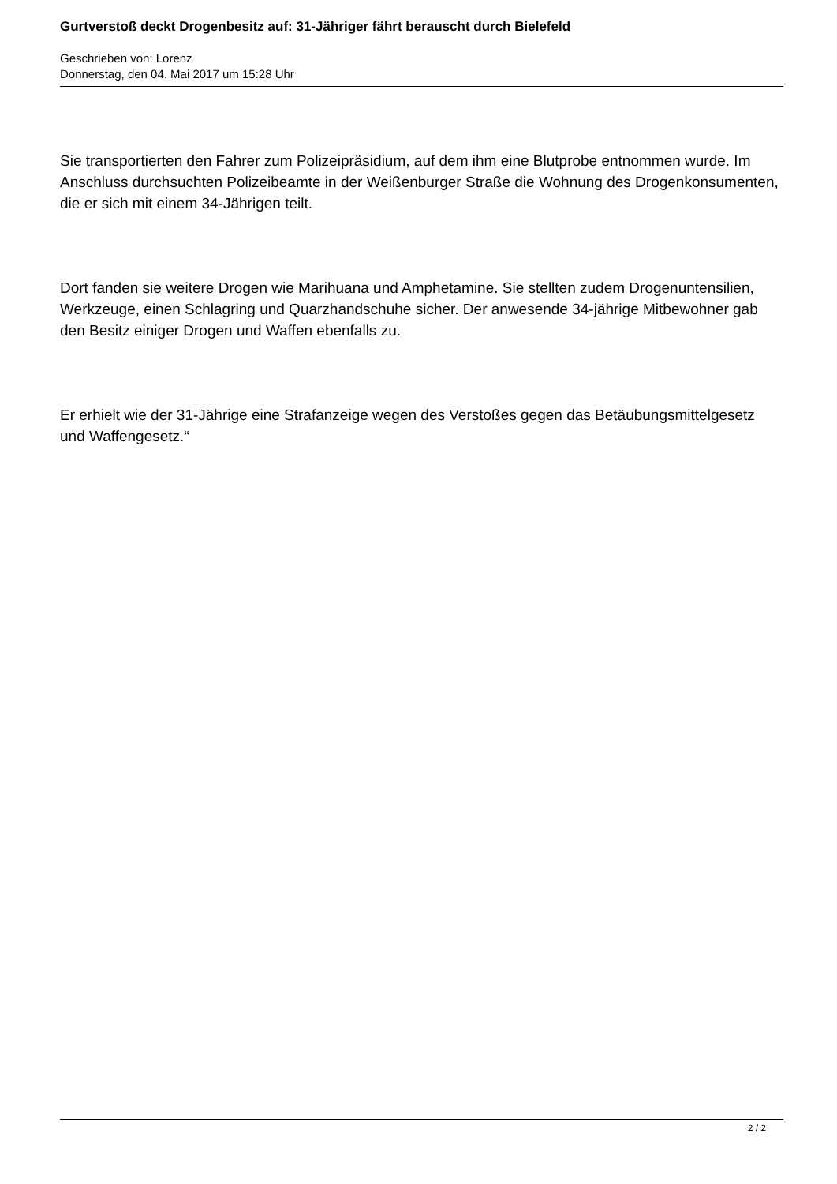Gurtverstoß deckt Drogenbesitz auf: 31-Jähriger fährt berauscht durch Bielefeld
Geschrieben von: Lorenz
Donnerstag, den 04. Mai 2017 um 15:28 Uhr
Sie transportierten den Fahrer zum Polizeipräsidium, auf dem ihm eine Blutprobe entnommen wurde. Im Anschluss durchsuchten Polizeibeamte in der Weißenburger Straße die Wohnung des Drogenkonsumenten, die er sich mit einem 34-Jährigen teilt.
Dort fanden sie weitere Drogen wie Marihuana und Amphetamine. Sie stellten zudem Drogenuntensilien, Werkzeuge, einen Schlagring und Quarzhandschuhe sicher. Der anwesende 34-jährige Mitbewohner gab den Besitz einiger Drogen und Waffen ebenfalls zu.
Er erhielt wie der 31-Jährige eine Strafanzeige wegen des Verstoßes gegen das Betäubungsmittelgesetz und Waffengesetz.“
2 / 2